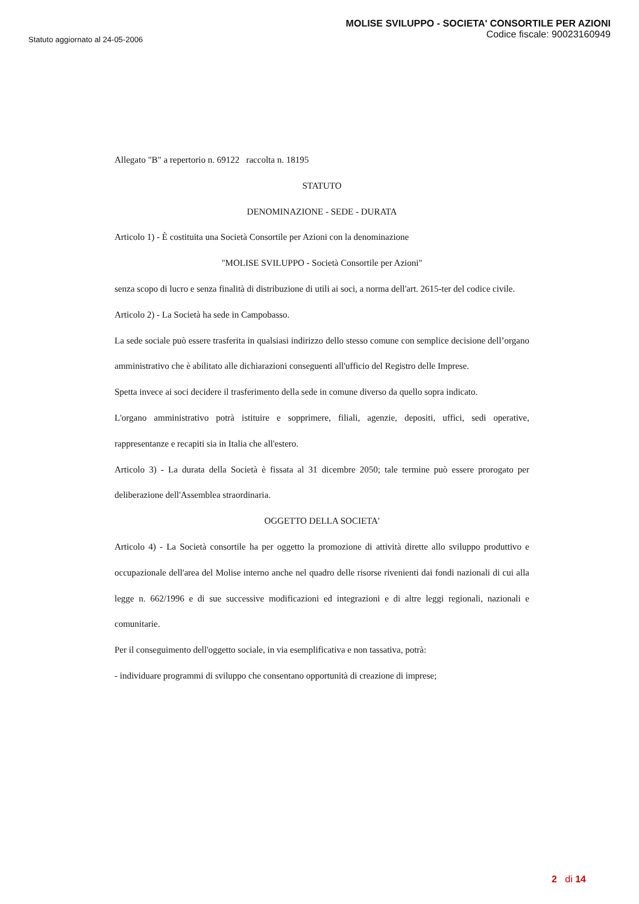Statuto aggiornato al 24-05-2006
MOLISE SVILUPPO - SOCIETA' CONSORTILE PER AZIONI
Codice fiscale: 90023160949
Allegato "B" a repertorio n. 69122 raccolta n. 18195
STATUTO
DENOMINAZIONE - SEDE - DURATA
Articolo 1) - È costituita una Società Consortile per Azioni con la denominazione
"MOLISE SVILUPPO - Società Consortile per Azioni"
senza scopo di lucro e senza finalità di distribuzione di utili ai soci, a norma dell'art. 2615-ter del codice civile.
Articolo 2) - La Società ha sede in Campobasso.
La sede sociale può essere trasferita in qualsiasi indirizzo dello stesso comune con semplice decisione dell’organo amministrativo che è abilitato alle dichiarazioni conseguenti all'ufficio del Registro delle Imprese.
Spetta invece ai soci decidere il trasferimento della sede in comune diverso da quello sopra indicato.
L'organo amministrativo potrà istituire e sopprimere, filiali, agenzie, depositi, uffici, sedi operative, rappresentanze e recapiti sia in Italia che all'estero.
Articolo 3) - La durata della Società è fissata al 31 dicembre 2050; tale termine può essere prorogato per deliberazione dell'Assemblea straordinaria.
OGGETTO DELLA SOCIETA'
Articolo 4) - La Società consortile ha per oggetto la promozione di attività dirette allo sviluppo produttivo e occupazionale dell'area del Molise interno anche nel quadro delle risorse rivenienti dai fondi nazionali di cui alla legge n. 662/1996 e di sue successive modificazioni ed integrazioni e di altre leggi regionali, nazionali e comunitarie.
Per il conseguimento dell'oggetto sociale, in via esemplificativa e non tassativa, potrà:
- individuare programmi di sviluppo che consentano opportunità di creazione di imprese;
2 di 14